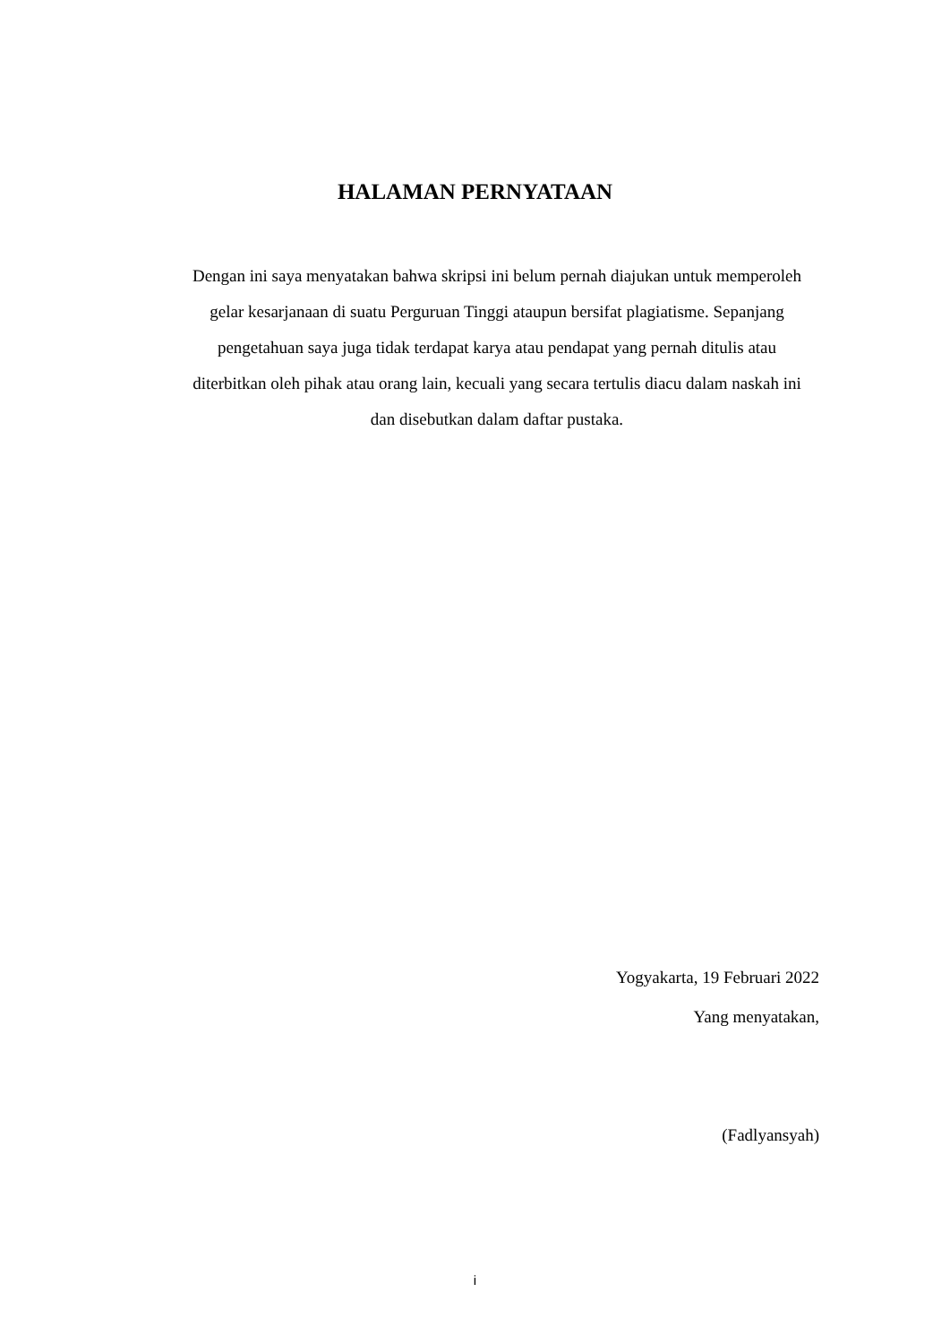HALAMAN PERNYATAAN
Dengan ini saya menyatakan bahwa skripsi ini belum pernah diajukan untuk memperoleh gelar kesarjanaan di suatu Perguruan Tinggi ataupun bersifat plagiatisme. Sepanjang pengetahuan saya juga tidak terdapat karya atau pendapat yang pernah ditulis atau diterbitkan oleh pihak atau orang lain, kecuali yang secara tertulis diacu dalam naskah ini dan disebutkan dalam daftar pustaka.
Yogyakarta, 19 Februari 2022
Yang menyatakan,
(Fadlyansyah)
i